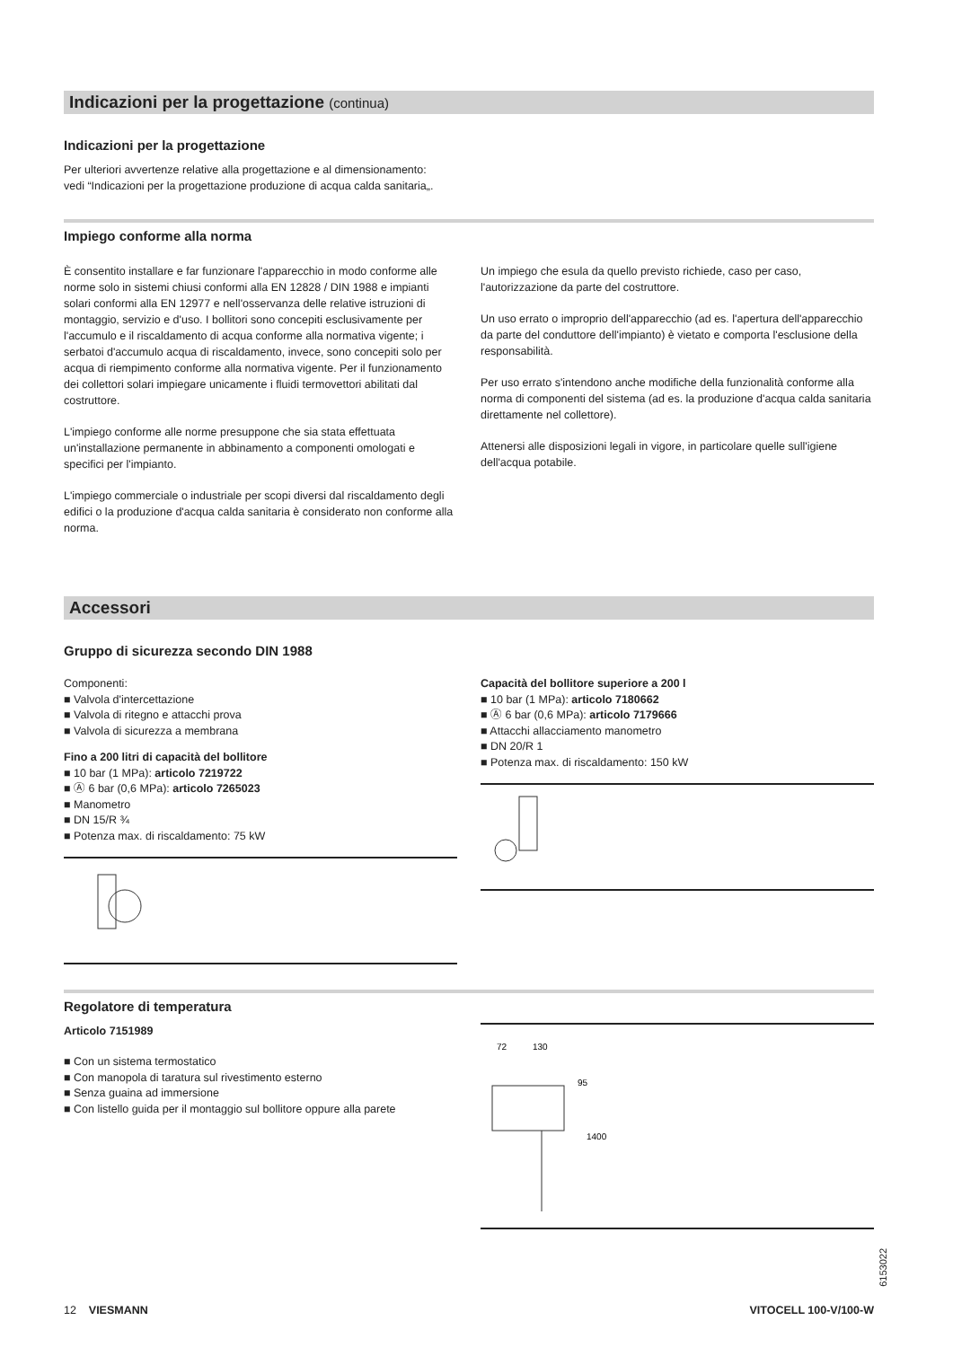Indicazioni per la progettazione (continua)
Indicazioni per la progettazione
Per ulteriori avvertenze relative alla progettazione e al dimensionamento: vedi “Indicazioni per la progettazione produzione di acqua calda sanitaria„.
Impiego conforme alla norma
È consentito installare e far funzionare l'apparecchio in modo conforme alle norme solo in sistemi chiusi conformi alla EN 12828 / DIN 1988 e impianti solari conformi alla EN 12977 e nell'osservanza delle relative istruzioni di montaggio, servizio e d'uso. I bollitori sono concepiti esclusivamente per l'accumulo e il riscaldamento di acqua conforme alla normativa vigente; i serbatoi d'accumulo acqua di riscaldamento, invece, sono concepiti solo per acqua di riempimento conforme alla normativa vigente. Per il funzionamento dei collettori solari impiegare unicamente i fluidi termovettori abilitati dal costruttore.
L'impiego conforme alle norme presuppone che sia stata effettuata un'installazione permanente in abbinamento a componenti omologati e specifici per l'impianto.
L'impiego commerciale o industriale per scopi diversi dal riscaldamento degli edifici o la produzione d'acqua calda sanitaria è considerato non conforme alla norma.
Un impiego che esula da quello previsto richiede, caso per caso, l'autorizzazione da parte del costruttore.
Un uso errato o improprio dell'apparecchio (ad es. l'apertura dell'apparecchio da parte del conduttore dell'impianto) è vietato e comporta l'esclusione della responsabilità.
Per uso errato s'intendono anche modifiche della funzionalità conforme alla norma di componenti del sistema (ad es. la produzione d'acqua calda sanitaria direttamente nel collettore).
Attenersi alle disposizioni legali in vigore, in particolare quelle sull'igiene dell'acqua potabile.
Accessori
Gruppo di sicurezza secondo DIN 1988
Componenti:
■ Valvola d'intercettazione
■ Valvola di ritegno e attacchi prova
■ Valvola di sicurezza a membrana
Fino a 200 litri di capacità del bollitore
■ 10 bar (1 MPa): articolo 7219722
■ Ⓐ 6 bar (0,6 MPa): articolo 7265023
■ Manometro
■ DN 15/R ¾
■ Potenza max. di riscaldamento: 75 kW
Capacità del bollitore superiore a 200 l
■ 10 bar (1 MPa): articolo 7180662
■ Ⓐ 6 bar (0,6 MPa): articolo 7179666
■ Attacchi allacciamento manometro
■ DN 20/R 1
■ Potenza max. di riscaldamento: 150 kW
Regolatore di temperatura
Articolo 7151989
■ Con un sistema termostatico
■ Con manopola di taratura sul rivestimento esterno
■ Senza guaina ad immersione
■ Con listello guida per il montaggio sul bollitore oppure alla parete
72
130
95
1400
6153022
12 VIESMANN VITOCELL 100-V/100-W